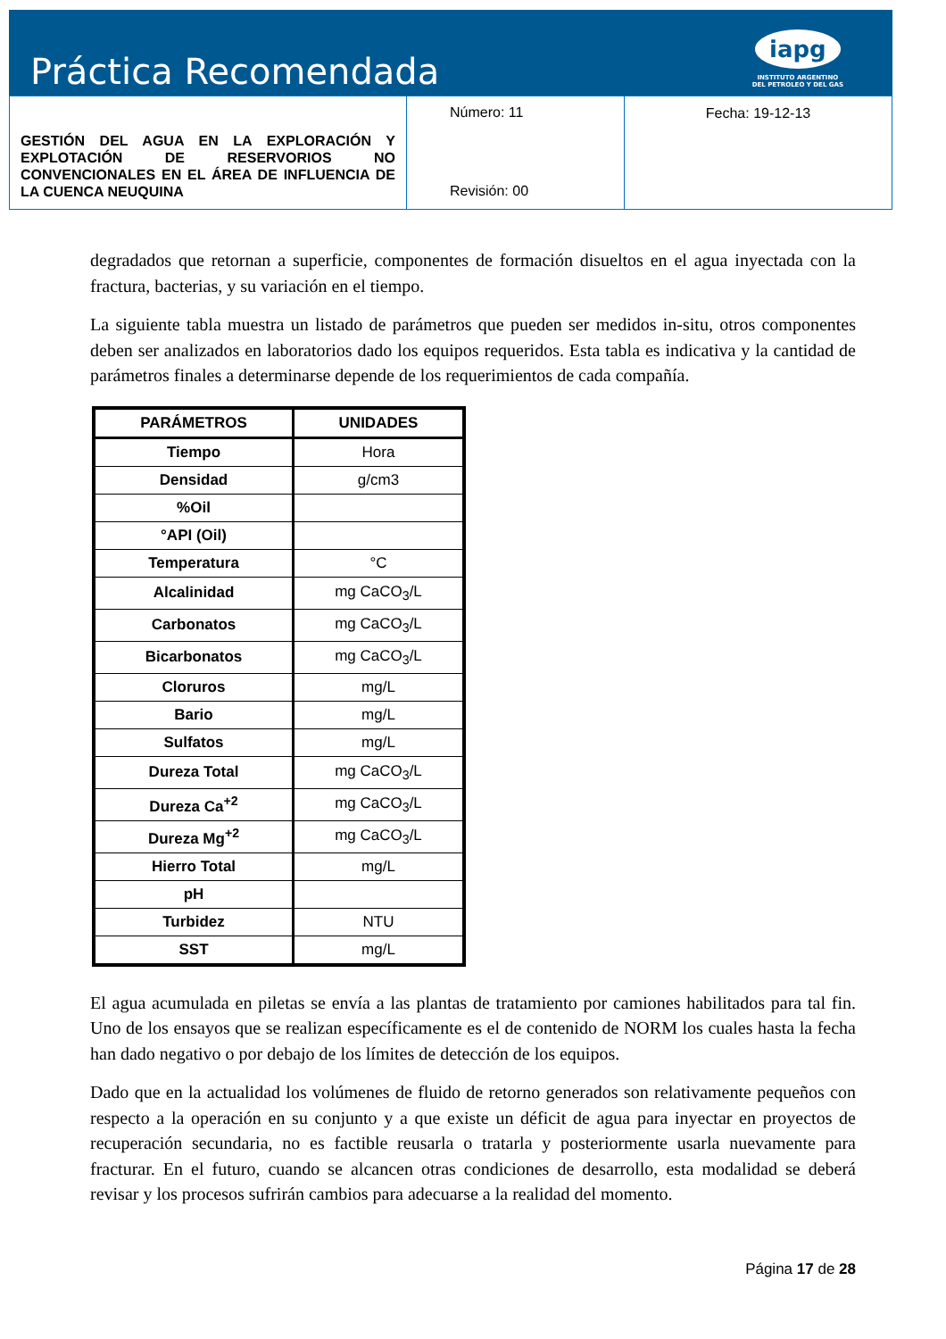Práctica Recomendada
iapg
INSTITUTO ARGENTINO
DEL PETROLEO Y DEL GAS
| GESTIÓN DEL AGUA EN LA EXPLORACIÓN Y EXPLOTACIÓN DE RESERVORIOS NO CONVENCIONALES EN EL ÁREA DE INFLUENCIA DE LA CUENCA NEUQUINA | Número: 11 Revisión: 00 | Fecha: 19-12-13 |
degradados que retornan a superficie, componentes de formación disueltos en el agua inyectada con la fractura, bacterias, y su variación en el tiempo.
La siguiente tabla muestra un listado de parámetros que pueden ser medidos in-situ, otros componentes deben ser analizados en laboratorios dado los equipos requeridos. Esta tabla es indicativa y la cantidad de parámetros finales a determinarse depende de los requerimientos de cada compañía.
| PARÁMETROS | UNIDADES |
| --- | --- |
| Tiempo | Hora |
| Densidad | g/cm3 |
| %Oil | |
| °API (Oil) | |
| Temperatura | °C |
| Alcalinidad | mg CaCO<sub>3</sub>/L |
| Carbonatos | mg CaCO<sub>3</sub>/L |
| Bicarbonatos | mg CaCO<sub>3</sub>/L |
| Cloruros | mg/L |
| Bario | mg/L |
| Sulfatos | mg/L |
| Dureza Total | mg CaCO<sub>3</sub>/L |
| Dureza Ca<sup>+2</sup> | mg CaCO<sub>3</sub>/L |
| Dureza Mg<sup>+2</sup> | mg CaCO<sub>3</sub>/L |
| Hierro Total | mg/L |
| pH | |
| Turbidez | NTU |
| SST | mg/L |
El agua acumulada en piletas se envía a las plantas de tratamiento por camiones habilitados para tal fin. Uno de los ensayos que se realizan específicamente es el de contenido de NORM los cuales hasta la fecha han dado negativo o por debajo de los límites de detección de los equipos.
Dado que en la actualidad los volúmenes de fluido de retorno generados son relativamente pequeños con respecto a la operación en su conjunto y a que existe un déficit de agua para inyectar en proyectos de recuperación secundaria, no es factible reusarla o tratarla y posteriormente usarla nuevamente para fracturar. En el futuro, cuando se alcancen otras condiciones de desarrollo, esta modalidad se deberá revisar y los procesos sufrirán cambios para adecuarse a la realidad del momento.
Página 17 de 28